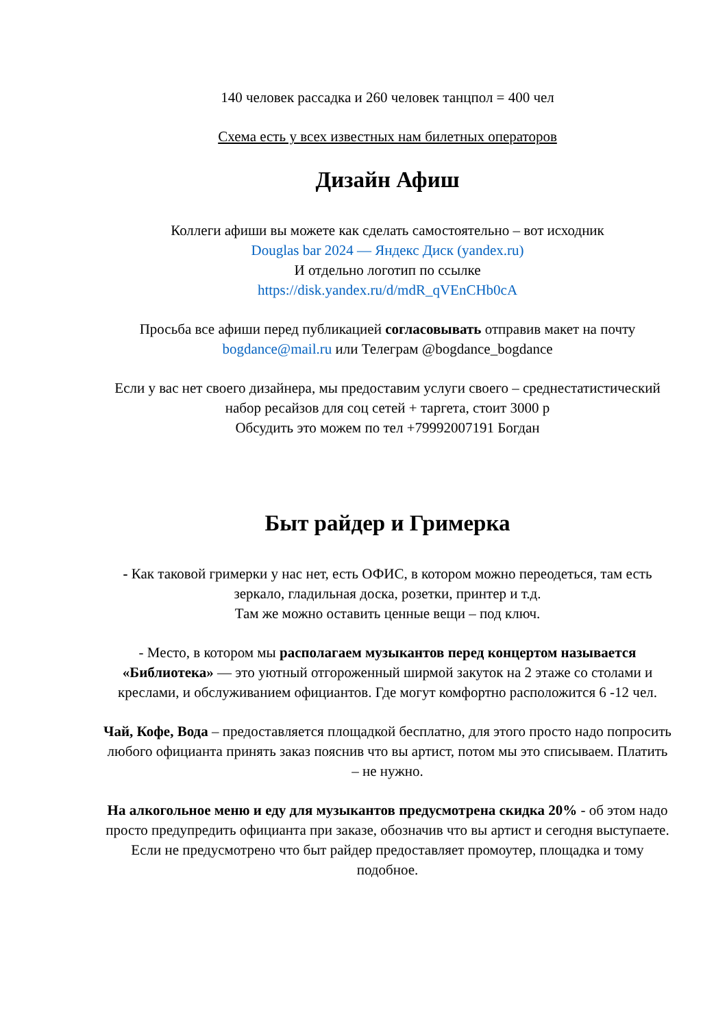140 человек рассадка и 260 человек танцпол = 400 чел
Схема есть у всех известных нам билетных операторов
Дизайн Афиш
Коллеги афиши вы можете как сделать самостоятельно – вот исходник
Douglas bar 2024 — Яндекс Диск (yandex.ru)
И отдельно логотип по ссылке
https://disk.yandex.ru/d/mdR_qVEnCHb0cA
Просьба все афиши перед публикацией согласовывать отправив макет на почту bogdance@mail.ru или Телеграм @bogdance_bogdance
Если у вас нет своего дизайнера, мы предоставим услуги своего – среднестатистический набор ресайзов для соц сетей + таргета, стоит 3000 р
Обсудить это можем по тел +79992007191 Богдан
Быт райдер и Гримерка
- Как таковой гримерки у нас нет, есть ОФИС, в котором можно переодеться, там есть зеркало, гладильная доска, розетки, принтер и т.д.
Там же можно оставить ценные вещи – под ключ.
- Место, в котором мы располагаем музыкантов перед концертом называется «Библиотека» — это уютный отгороженный ширмой закуток на 2 этаже со столами и креслами, и обслуживанием официантов. Где могут комфортно расположится 6 -12 чел.
Чай, Кофе, Вода – предоставляется площадкой бесплатно, для этого просто надо попросить любого официанта принять заказ пояснив что вы артист, потом мы это списываем. Платить – не нужно.
На алкогольное меню и еду для музыкантов предусмотрена скидка 20% - об этом надо просто предупредить официанта при заказе, обозначив что вы артист и сегодня выступаете. Если не предусмотрено что быт райдер предоставляет промоутер, площадка и тому подобное.